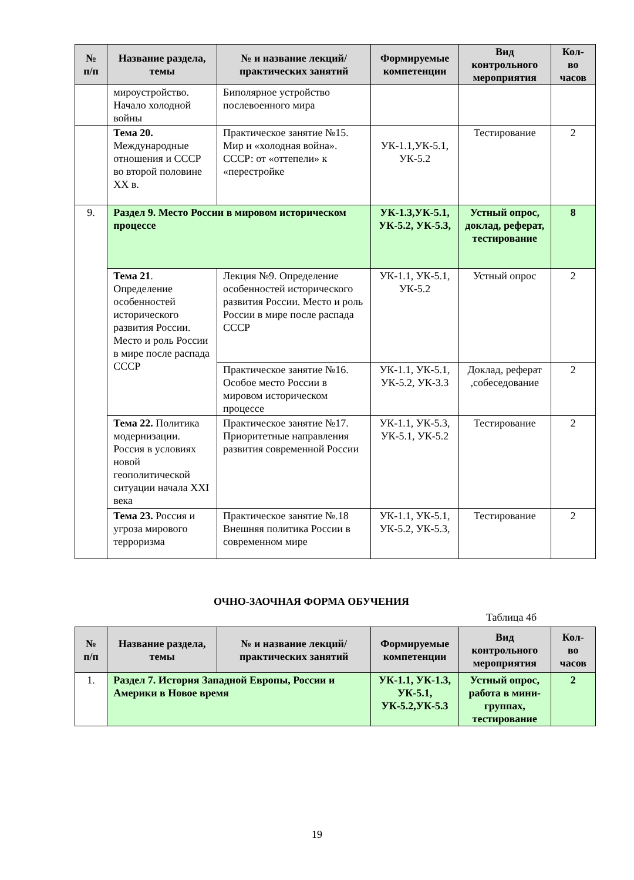| № п/п | Название раздела, темы | № и название лекций/ практических занятий | Формируемые компетенции | Вид контрольного мероприятия | Кол-во часов |
| --- | --- | --- | --- | --- | --- |
| | мироустройство. Начало холодной войны | Биполярное устройство послевоенного мира | | | |
| | Тема 20. Международные отношения и СССР во второй половине XX в. | Практическое занятие №15. Мир и «холодная война». СССР: от «оттепели» к «перестройке | УК-1.1,УК-5.1, УК-5.2 | Тестирование | 2 |
| 9. | Раздел 9. Место России в мировом историческом процессе | | УК-1.3,УК-5.1, УК-5.2, УК-5.3, | Устный опрос, доклад, реферат, тестирование | 8 |
| | Тема 21 . Определение особенностей исторического развития России. Место и роль России в мире после распада СССР | Лекция №9. Определение особенностей исторического развития России. Место и роль России в мире после распада СССР | УК-1.1, УК-5.1, УК-5.2 | Устный опрос | 2 |
| | | Практическое занятие №16. Особое место России в мировом историческом процессе | УК-1.1, УК-5.1, УК-5.2, УК-3.3 | Доклад, реферат ,собеседование | 2 |
| | Тема 22. Политика модернизации. Россия в условиях новой геополитической ситуации начала XXI века | Практическое занятие №17. Приоритетные направления развития современной России | УК-1.1, УК-5.3, УК-5.1, УК-5.2 | Тестирование | 2 |
| | Тема 23. Россия и угроза мирового терроризма | Практическое занятие №.18 Внешняя политика России в современном мире | УК-1.1, УК-5.1, УК-5.2, УК-5.3, | Тестирование | 2 |
ОЧНО-ЗАОЧНАЯ ФОРМА ОБУЧЕНИЯ
Таблица 4б
| № п/п | Название раздела, темы | № и название лекций/ практических занятий | Формируемые компетенции | Вид контрольного мероприятия | Кол-во часов |
| --- | --- | --- | --- | --- | --- |
| 1. | Раздел 7. История Западной Европы, России и Америки в Новое время | | УК-1.1, УК-1.3, УК-5.1, УК-5.2,УК-5.3 | Устный опрос, работа в мини-группах, тестирование | 2 |
19